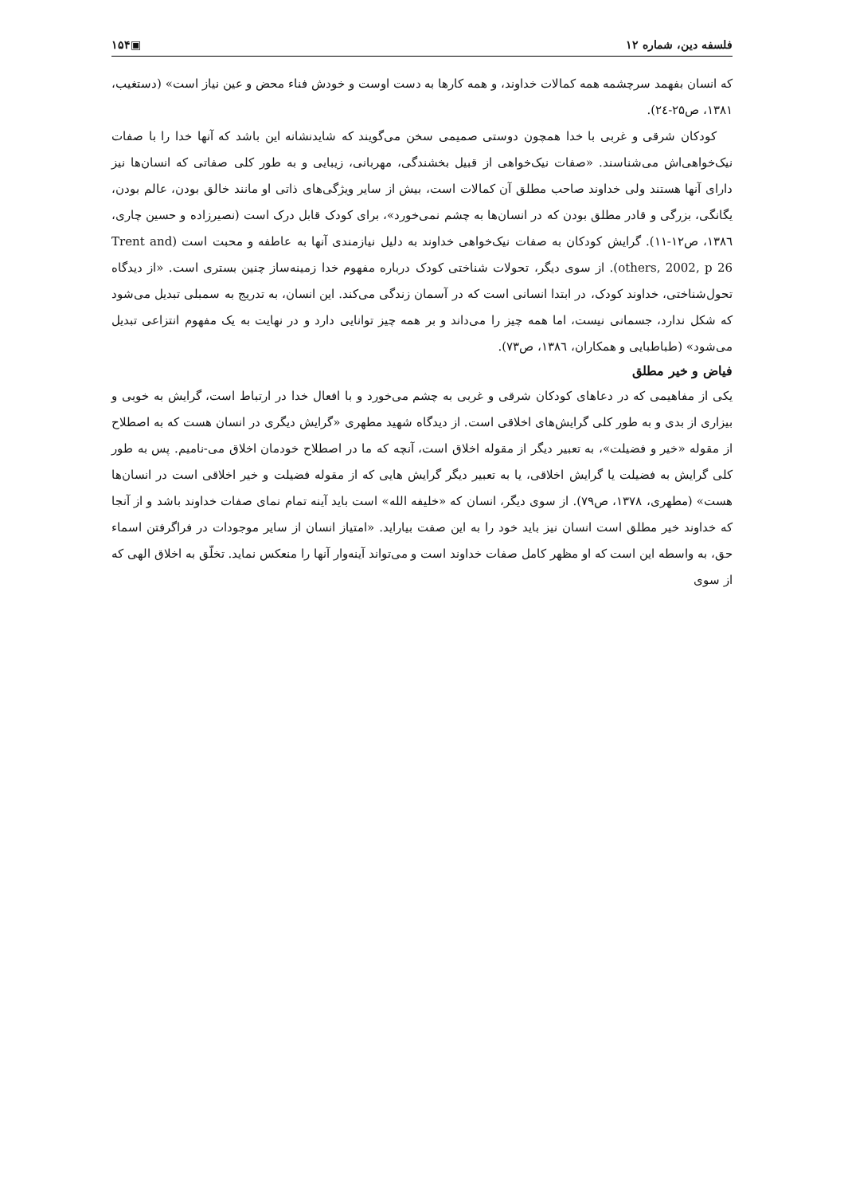فلسفه دین، شماره ۱۲ ▣۱۵۴
که انسان بفهمد سرچشمه همه کمالات خداوند، و همه کارها به دست اوست و خودش فناء محض و عین نیاز است» (دستغیب، ۱۳۸۱، ص۲۵-۲٤).
کودکان شرقی و غربی با خدا همچون دوستی صمیمی سخن می‌گویند که شایدنشانه این باشد که آنها خدا را با صفات نیک‌خواهی‌اش می‌شناسند. «صفات نیک‌خواهی از قبیل بخشندگی، مهربانی، زیبایی و به طور کلی صفاتی که انسان‌ها نیز دارای آنها هستند ولی خداوند صاحب مطلق آن کمالات است، بیش از سایر ویژگی‌های ذاتی او مانند خالق بودن، عالم بودن، یگانگی، بزرگی و قادر مطلق بودن که در انسان‌ها به چشم نمی‌خورد»، برای کودک قابل درک است (نصیرزاده و حسین چاری، ۱۳۸٦، ص۱۲-۱۱). گرایش کودکان به صفات نیک‌خواهی خداوند به دلیل نیازمندی آنها به عاطفه و محبت است (Trent and others, 2002, p 26). از سوی دیگر، تحولات شناختی کودک درباره مفهوم خدا زمینه‌ساز چنین بستری است. «از دیدگاه تحول‌شناختی، خداوند کودک، در ابتدا انسانی است که در آسمان زندگی می‌کند. این انسان، به تدریج به سمبلی تبدیل می‌شود که شکل ندارد، جسمانی نیست، اما همه چیز را می‌داند و بر همه چیز توانایی دارد و در نهایت به یک مفهوم انتزاعی تبدیل می‌شود» (طباطبایی و همکاران، ۱۳۸٦، ص۷۳).
فیاض و خیر مطلق
یکی از مفاهیمی که در دعاهای کودکان شرقی و غربی به چشم می‌خورد و با افعال خدا در ارتباط است، گرایش به خوبی و بیزاری از بدی و به طور کلی گرایش‌های اخلاقی است. از دیدگاه شهید مطهری «گرایش دیگری در انسان هست که به اصطلاح از مقوله «خیر و فضیلت»، به تعبیر دیگر از مقوله اخلاق است، آنچه که ما در اصطلاح خودمان اخلاق می-نامیم. پس به طور کلی گرایش به فضیلت یا گرایش اخلاقی، یا به تعبیر دیگر گرایش هایی که از مقوله فضیلت و خیر اخلاقی است در انسان‌ها هست» (مطهری، ۱۳۷۸، ص۷۹). از سوی دیگر، انسان که «خلیفه الله» است باید آینه تمام نمای صفات خداوند باشد و از آنجا که خداوند خیر مطلق است انسان نیز باید خود را به این صفت بیاراید. «امتیاز انسان از سایر موجودات در فراگرفتن اسماء حق، به واسطه این است که او مظهر کامل صفات خداوند است و می‌تواند آینه‌وار آنها را منعکس نماید. تخلّق به اخلاق الهی که از سوی